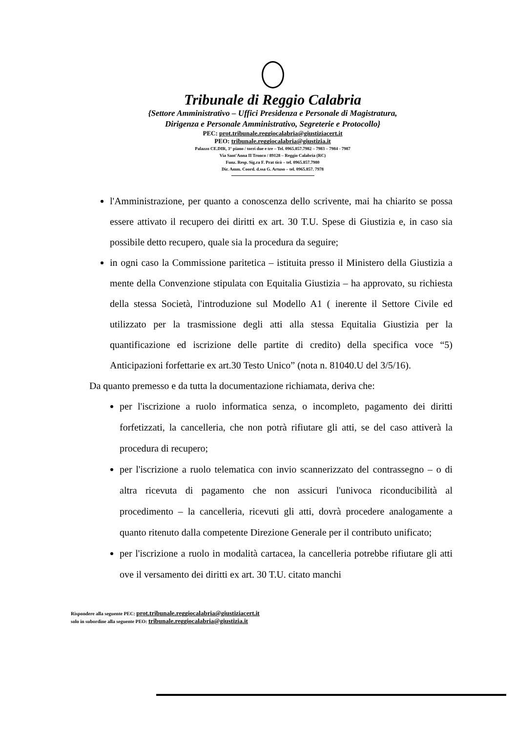Tribunale di Reggio Calabria
{Settore Amministrativo – Uffici Presidenza e Personale di Magistratura,
Dirigenza e Personale Amministrativo, Segreterie e Protocollo}
PEC: prot.tribunale.reggiocalabria@giustiziacert.it
PEO: tribunale.reggiocalabria@giustizia.it
Palazzo CE.DIR, 3° piano / torri due e tre – Tel. 0965.857.7982 – 7983 – 7984 - 7987
Via Sant'Anna II Tronco / 89128 – Reggio Calabria (RC)
Funz. Resp. Sig.ra F. Prat ticò – tel. 0965.857.7980
Dir. Amm. Coord. d.ssa G. Artuso – tel. 0965.857. 7978
l'Amministrazione, per quanto a conoscenza dello scrivente, mai ha chiarito se possa essere attivato il recupero dei diritti ex art. 30 T.U. Spese di Giustizia e, in caso sia possibile detto recupero, quale sia la procedura da seguire;
in ogni caso la Commissione paritetica – istituita presso il Ministero della Giustizia a mente della Convenzione stipulata con Equitalia Giustizia – ha approvato, su richiesta della stessa Società, l'introduzione sul Modello A1 ( inerente il Settore Civile ed utilizzato per la trasmissione degli atti alla stessa Equitalia Giustizia per la quantificazione ed iscrizione delle partite di credito) della specifica voce “5) Anticipazioni forfettarie ex art.30 Testo Unico” (nota n. 81040.U del 3/5/16).
Da quanto premesso e da tutta la documentazione richiamata, deriva che:
per l'iscrizione a ruolo informatica senza, o incompleto, pagamento dei diritti forfetizzati, la cancelleria, che non potrà rifiutare gli atti, se del caso attiverà la procedura di recupero;
per l'iscrizione a ruolo telematica con invio scannerizzato del contrassegno – o di altra ricevuta di pagamento che non assicuri l'univoca riconducibilità al procedimento – la cancelleria, ricevuti gli atti, dovrà procedere analogamente a quanto ritenuto dalla competente Direzione Generale per il contributo unificato;
per l'iscrizione a ruolo in modalità cartacea, la cancelleria potrebbe rifiutare gli atti ove il versamento dei diritti ex art. 30 T.U. citato manchi
Rispondere alla seguente PEC: prot.tribunale.reggiocalabria@giustiziacert.it
solo in subordine alla seguente PEO: tribunale.reggiocalabria@giustizia.it